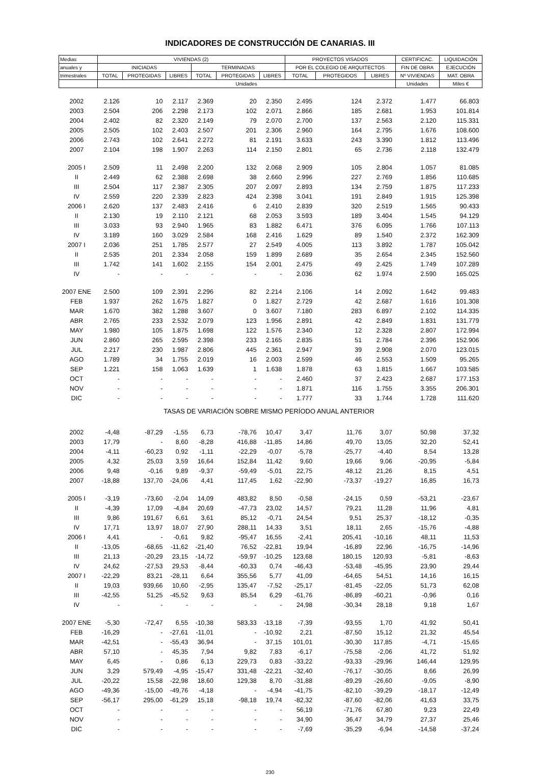INDICADORES DE CONSTRUCCIÓN DE CANARIAS. III
| Medias | VIVIENDAS (2) | | | | | | PROYECTOS VISADOS | | | CERTIFICAC. | LIQUIDACIÓN |
| --- | --- | --- | --- | --- | --- | --- | --- | --- | --- | --- | --- |
| anuales y | INICIADAS | | | TERMINADAS | | | POR EL COLEGIO DE ARQUITECTOS | | | FIN DE OBRA | EJECUCIÓN |
| trimestrales | TOTAL | PROTEGIDAS | LIBRES | TOTAL | PROTEGIDAS | LIBRES | TOTAL | PROTEGIDOS | LIBRES | Nº VIVIENDAS | MAT. OBRA |
| | Unidades | | | | | | | | | Unidades | Miles € |
| 2002 | 2.126 | 10 | 2.117 | 2.369 | 20 | 2.350 | 2.495 | 124 | 2.372 | 1.477 | 66.803 |
| 2003 | 2.504 | 206 | 2.298 | 2.173 | 102 | 2.071 | 2.866 | 185 | 2.681 | 1.953 | 101.814 |
| 2004 | 2.402 | 82 | 2.320 | 2.149 | 79 | 2.070 | 2.700 | 137 | 2.563 | 2.120 | 115.331 |
| 2005 | 2.505 | 102 | 2.403 | 2.507 | 201 | 2.306 | 2.960 | 164 | 2.795 | 1.676 | 108.600 |
| 2006 | 2.743 | 102 | 2.641 | 2.272 | 81 | 2.191 | 3.633 | 243 | 3.390 | 1.812 | 113.496 |
| 2007 | 2.104 | 198 | 1.907 | 2.263 | 114 | 2.150 | 2.801 | 65 | 2.736 | 2.118 | 132.479 |
| 2005 I | 2.509 | 11 | 2.498 | 2.200 | 132 | 2.068 | 2.909 | 105 | 2.804 | 1.057 | 81.085 |
| II | 2.449 | 62 | 2.388 | 2.698 | 38 | 2.660 | 2.996 | 227 | 2.769 | 1.856 | 110.685 |
| III | 2.504 | 117 | 2.387 | 2.305 | 207 | 2.097 | 2.893 | 134 | 2.759 | 1.875 | 117.233 |
| IV | 2.559 | 220 | 2.339 | 2.823 | 424 | 2.398 | 3.041 | 191 | 2.849 | 1.915 | 125.398 |
| 2006 I | 2.620 | 137 | 2.483 | 2.416 | 6 | 2.410 | 2.839 | 320 | 2.519 | 1.565 | 90.433 |
| II | 2.130 | 19 | 2.110 | 2.121 | 68 | 2.053 | 3.593 | 189 | 3.404 | 1.545 | 94.129 |
| III | 3.033 | 93 | 2.940 | 1.965 | 83 | 1.882 | 6.471 | 376 | 6.095 | 1.766 | 107.113 |
| IV | 3.189 | 160 | 3.029 | 2.584 | 168 | 2.416 | 1.629 | 89 | 1.540 | 2.372 | 162.309 |
| 2007 I | 2.036 | 251 | 1.785 | 2.577 | 27 | 2.549 | 4.005 | 113 | 3.892 | 1.787 | 105.042 |
| II | 2.535 | 201 | 2.334 | 2.058 | 159 | 1.899 | 2.689 | 35 | 2.654 | 2.345 | 152.560 |
| III | 1.742 | 141 | 1.602 | 2.155 | 154 | 2.001 | 2.475 | 49 | 2.425 | 1.749 | 107.289 |
| IV | - | - | - | - | - | - | 2.036 | 62 | 1.974 | 2.590 | 165.025 |
| 2007 ENE | 2.500 | 109 | 2.391 | 2.296 | 82 | 2.214 | 2.106 | 14 | 2.092 | 1.642 | 99.483 |
| FEB | 1.937 | 262 | 1.675 | 1.827 | 0 | 1.827 | 2.729 | 42 | 2.687 | 1.616 | 101.308 |
| MAR | 1.670 | 382 | 1.288 | 3.607 | 0 | 3.607 | 7.180 | 283 | 6.897 | 2.102 | 114.335 |
| ABR | 2.765 | 233 | 2.532 | 2.079 | 123 | 1.956 | 2.891 | 42 | 2.849 | 1.831 | 131.779 |
| MAY | 1.980 | 105 | 1.875 | 1.698 | 122 | 1.576 | 2.340 | 12 | 2.328 | 2.807 | 172.994 |
| JUN | 2.860 | 265 | 2.595 | 2.398 | 233 | 2.165 | 2.835 | 51 | 2.784 | 2.396 | 152.906 |
| JUL | 2.217 | 230 | 1.987 | 2.806 | 445 | 2.361 | 2.947 | 39 | 2.908 | 2.070 | 123.015 |
| AGO | 1.789 | 34 | 1.755 | 2.019 | 16 | 2.003 | 2.599 | 46 | 2.553 | 1.509 | 95.265 |
| SEP | 1.221 | 158 | 1.063 | 1.639 | 1 | 1.638 | 1.878 | 63 | 1.815 | 1.667 | 103.585 |
| OCT | - | - | - | - | - | - | 2.460 | 37 | 2.423 | 2.687 | 177.153 |
| NOV | - | - | - | - | - | - | 1.871 | 116 | 1.755 | 3.355 | 206.301 |
| DIC | - | - | - | - | - | - | 1.777 | 33 | 1.744 | 1.728 | 111.620 |
| TASAS DE VARIACIÓN SOBRE MISMO PERÍODO ANUAL ANTERIOR | | | | | | | | | | | |
| 2002 | -4,48 | -87,29 | -1,55 | 6,73 | -78,76 | 10,47 | 3,47 | 11,76 | 3,07 | 50,98 | 37,32 |
| 2003 | 17,79 | - | 8,60 | -8,28 | 416,88 | -11,85 | 14,86 | 49,70 | 13,05 | 32,20 | 52,41 |
| 2004 | -4,11 | -60,23 | 0,92 | -1,11 | -22,29 | -0,07 | -5,78 | -25,77 | -4,40 | 8,54 | 13,28 |
| 2005 | 4,32 | 25,03 | 3,59 | 16,64 | 152,84 | 11,42 | 9,60 | 19,66 | 9,06 | -20,95 | -5,84 |
| 2006 | 9,48 | -0,16 | 9,89 | -9,37 | -59,49 | -5,01 | 22,75 | 48,12 | 21,26 | 8,15 | 4,51 |
| 2007 | -18,88 | 137,70 | -24,06 | 4,41 | 117,45 | 1,62 | -22,90 | -73,37 | -19,27 | 16,85 | 16,73 |
| 2005 I | -3,19 | -73,60 | -2,04 | 14,09 | 483,82 | 8,50 | -0,58 | -24,15 | 0,59 | -53,21 | -23,67 |
| II | -4,39 | 17,09 | -4,84 | 20,69 | -47,73 | 23,02 | 14,57 | 79,21 | 11,28 | 11,96 | 4,81 |
| III | 9,86 | 191,67 | 6,61 | 3,61 | 85,12 | -0,71 | 24,54 | 9,51 | 25,37 | -18,12 | -0,35 |
| IV | 17,71 | 13,97 | 18,07 | 27,90 | 288,11 | 14,33 | 3,51 | 18,11 | 2,65 | -15,76 | -4,88 |
| 2006 I | 4,41 | - | -0,61 | 9,82 | -95,47 | 16,55 | -2,41 | 205,41 | -10,16 | 48,11 | 11,53 |
| II | -13,05 | -68,65 | -11,62 | -21,40 | 76,52 | -22,81 | 19,94 | -16,89 | 22,96 | -16,75 | -14,96 |
| III | 21,13 | -20,29 | 23,15 | -14,72 | -59,97 | -10,25 | 123,68 | 180,15 | 120,93 | -5,81 | -8,63 |
| IV | 24,62 | -27,53 | 29,53 | -8,44 | -60,33 | 0,74 | -46,43 | -53,48 | -45,95 | 23,90 | 29,44 |
| 2007 I | -22,29 | 83,21 | -28,11 | 6,64 | 355,56 | 5,77 | 41,09 | -64,65 | 54,51 | 14,16 | 16,15 |
| II | 19,03 | 939,66 | 10,60 | -2,95 | 135,47 | -7,52 | -25,17 | -81,45 | -22,05 | 51,73 | 62,08 |
| III | -42,55 | 51,25 | -45,52 | 9,63 | 85,54 | 6,29 | -61,76 | -86,89 | -60,21 | -0,96 | 0,16 |
| IV | - | - | - | - | - | - | 24,98 | -30,34 | 28,18 | 9,18 | 1,67 |
| 2007 ENE | -5,30 | -72,47 | 6,55 | -10,38 | 583,33 | -13,18 | -7,39 | -93,55 | 1,70 | 41,92 | 50,41 |
| FEB | -16,29 | - | -27,61 | -11,01 | - | -10,92 | 2,21 | -87,50 | 15,12 | 21,32 | 45,54 |
| MAR | -42,51 | - | -55,43 | 36,94 | - | 37,15 | 101,01 | -30,30 | 117,85 | -4,71 | -15,65 |
| ABR | 57,10 | - | 45,35 | 7,94 | 9,82 | 7,83 | -6,17 | -75,58 | -2,06 | 41,72 | 51,92 |
| MAY | 6,45 | - | 0,86 | 6,13 | 229,73 | 0,83 | -33,22 | -93,33 | -29,96 | 146,44 | 129,95 |
| JUN | 3,29 | 579,49 | -4,95 | -15,47 | 331,48 | -22,21 | -32,40 | -76,17 | -30,05 | 8,66 | 26,99 |
| JUL | -20,22 | 15,58 | -22,98 | 18,60 | 129,38 | 8,70 | -31,88 | -89,29 | -26,60 | -9,05 | -8,90 |
| AGO | -49,36 | -15,00 | -49,76 | -4,18 | - | -4,94 | -41,75 | -82,10 | -39,29 | -18,17 | -12,49 |
| SEP | -56,17 | 295,00 | -61,29 | 15,18 | -98,18 | 19,74 | -82,32 | -87,60 | -82,06 | 41,63 | 33,75 |
| OCT | - | - | - | - | - | - | 56,19 | -71,76 | 67,80 | 9,23 | 22,49 |
| NOV | - | - | - | - | - | - | 34,90 | 36,47 | 34,79 | 27,37 | 25,46 |
| DIC | - | - | - | - | - | - | -7,69 | -35,29 | -6,94 | -14,58 | -37,24 |
230